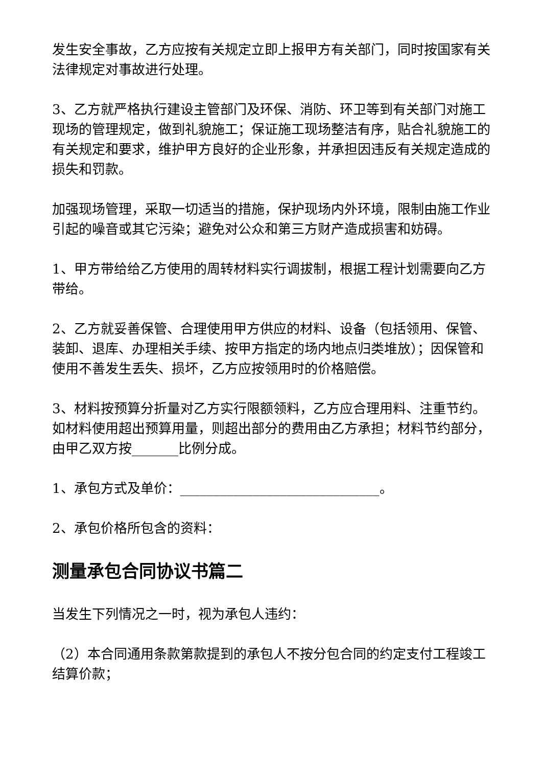发生安全事故，乙方应按有关规定立即上报甲方有关部门，同时按国家有关法律规定对事故进行处理。
3、乙方就严格执行建设主管部门及环保、消防、环卫等到有关部门对施工现场的管理规定，做到礼貌施工；保证施工现场整洁有序，贴合礼貌施工的有关规定和要求，维护甲方良好的企业形象，并承担因违反有关规定造成的损失和罚款。
加强现场管理，采取一切适当的措施，保护现场内外环境，限制由施工作业引起的噪音或其它污染；避免对公众和第三方财产造成损害和妨碍。
1、甲方带给给乙方使用的周转材料实行调拔制，根据工程计划需要向乙方带给。
2、乙方就妥善保管、合理使用甲方供应的材料、设备（包括领用、保管、装卸、退库、办理相关手续、按甲方指定的场内地点归类堆放）；因保管和使用不善发生丢失、损坏，乙方应按领用时的价格赔偿。
3、材料按预算分折量对乙方实行限额领料，乙方应合理用料、注重节约。如材料使用超出预算用量，则超出部分的费用由乙方承担；材料节约部分，由甲乙双方按_______比例分成。
1、承包方式及单价：______________________________。
2、承包价格所包含的资料：
测量承包合同协议书篇二
当发生下列情况之一时，视为承包人违约：
（2）本合同通用条款第款提到的承包人不按分包合同的约定支付工程竣工结算价款；